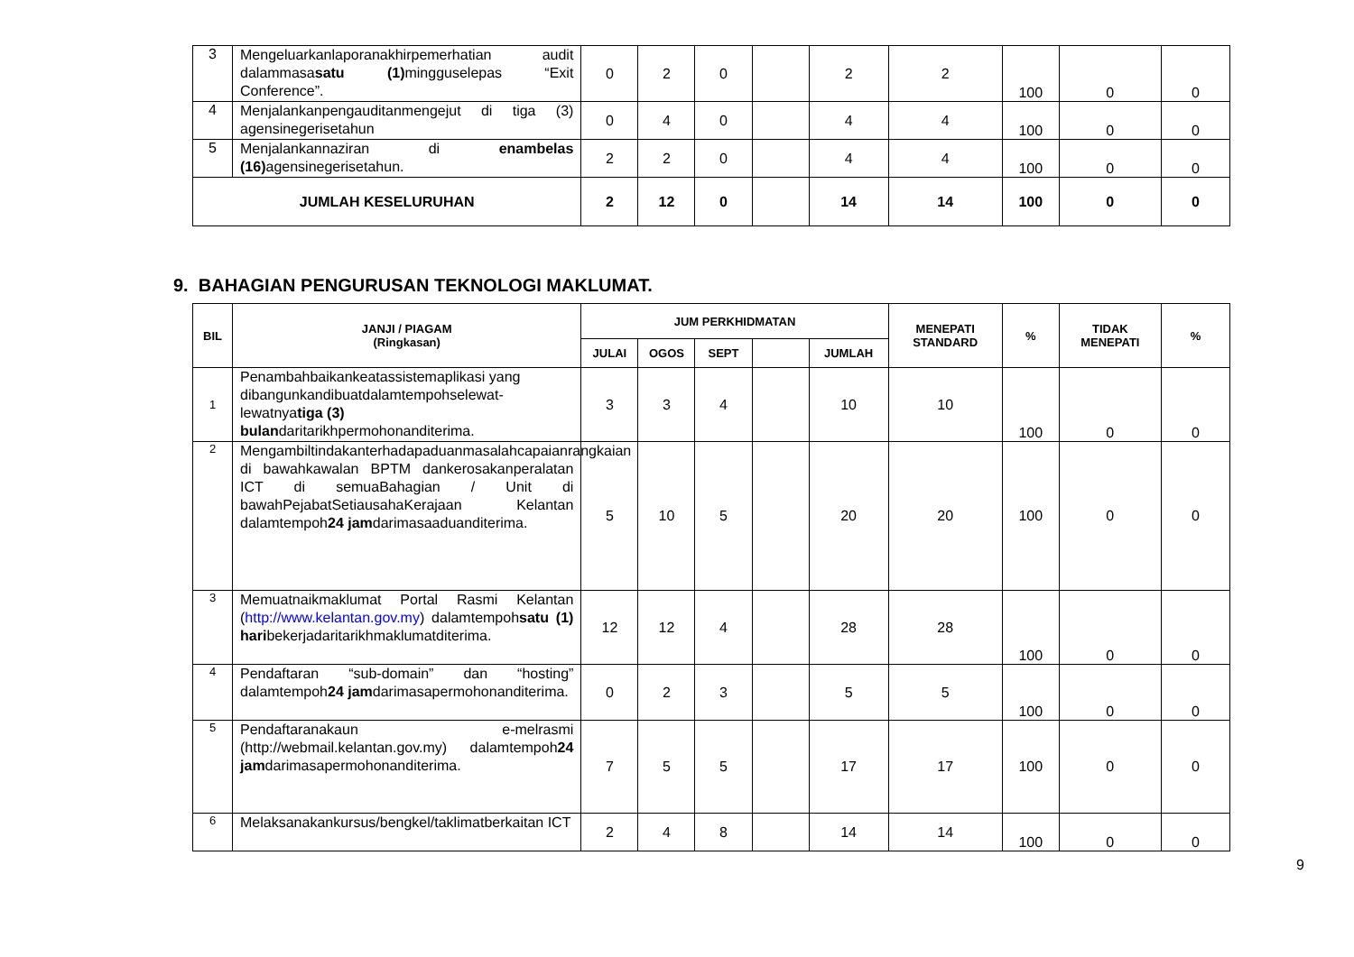| 3 | Mengeluarkanlaporanakhirpemerhatian audit dalammasa satu (1) mingguselepas “Exit Conference”. | 0 | 2 | 0 | | 2 | 2 | 100 | 0 | 0 |
| 4 | Menjalankanpengauditanmengejut di tiga (3) agensinegerisetahun | 0 | 4 | 0 | | 4 | 4 | 100 | 0 | 0 |
| 5 | Menjalankannaziran di enambelas (16) agensinegerisetahun. | 2 | 2 | 0 | | 4 | 4 | 100 | 0 | 0 |
| JUMLAH KESELURUHAN | | 2 | 12 | 0 | | 14 | 14 | 100 | 0 | 0 |
9. BAHAGIAN PENGURUSAN TEKNOLOGI MAKLUMAT.
| BIL | JANJI / PIAGAM (Ringkasan) | JUM PERKHIDMATAN | | | | | MENEPATI STANDARD | % | TIDAK MENEPATI | % |
| --- | --- | --- | --- | --- | --- | --- | --- | --- | --- | --- |
| | | JULAI | OGOS | SEPT | | JUMLAH | | | | |
| 1 | Penambahbaikankeatassistemaplikasi yang dibangunkandibuatdalamtempohselewat-lewatnya tiga (3) bulan daritarikhpermohonanditerima. | 3 | 3 | 4 | | 10 | 10 | 100 | 0 | 0 |
| 2 | Mengambiltindakanterhadapaduanmasalahcapaianrangkaian di bawahkawalan BPTM dankerosakanperalatan ICT di semuaBahagian / Unit di bawahPejabatSetiausahaKerajaan Kelantan dalamtempoh 24 jam darimasaaduanditerima. | 5 | 10 | 5 | | 20 | 20 | 100 | 0 | 0 |
| 3 | Memuatnaikmaklumat Portal Rasmi Kelantan ( http://www.kelantan.gov.my ) dalamtempoh satu (1) hari bekerjadaritarikhmaklumatditerima. | 12 | 12 | 4 | | 28 | 28 | 100 | 0 | 0 |
| 4 | Pendaftaran “sub-domain” dan “hosting” dalamtempoh 24 jam darimasapermohonanditerima. | 0 | 2 | 3 | | 5 | 5 | 100 | 0 | 0 |
| 5 | Pendaftaranakaun e-melrasmi (http://webmail.kelantan.gov.my) dalamtempoh 24 jam darimasapermohonanditerima. | 7 | 5 | 5 | | 17 | 17 | 100 | 0 | 0 |
| 6 | Melaksanakankursus/bengkel/taklimatberkaitan ICT | 2 | 4 | 8 | | 14 | 14 | 100 | 0 | 0 |
9